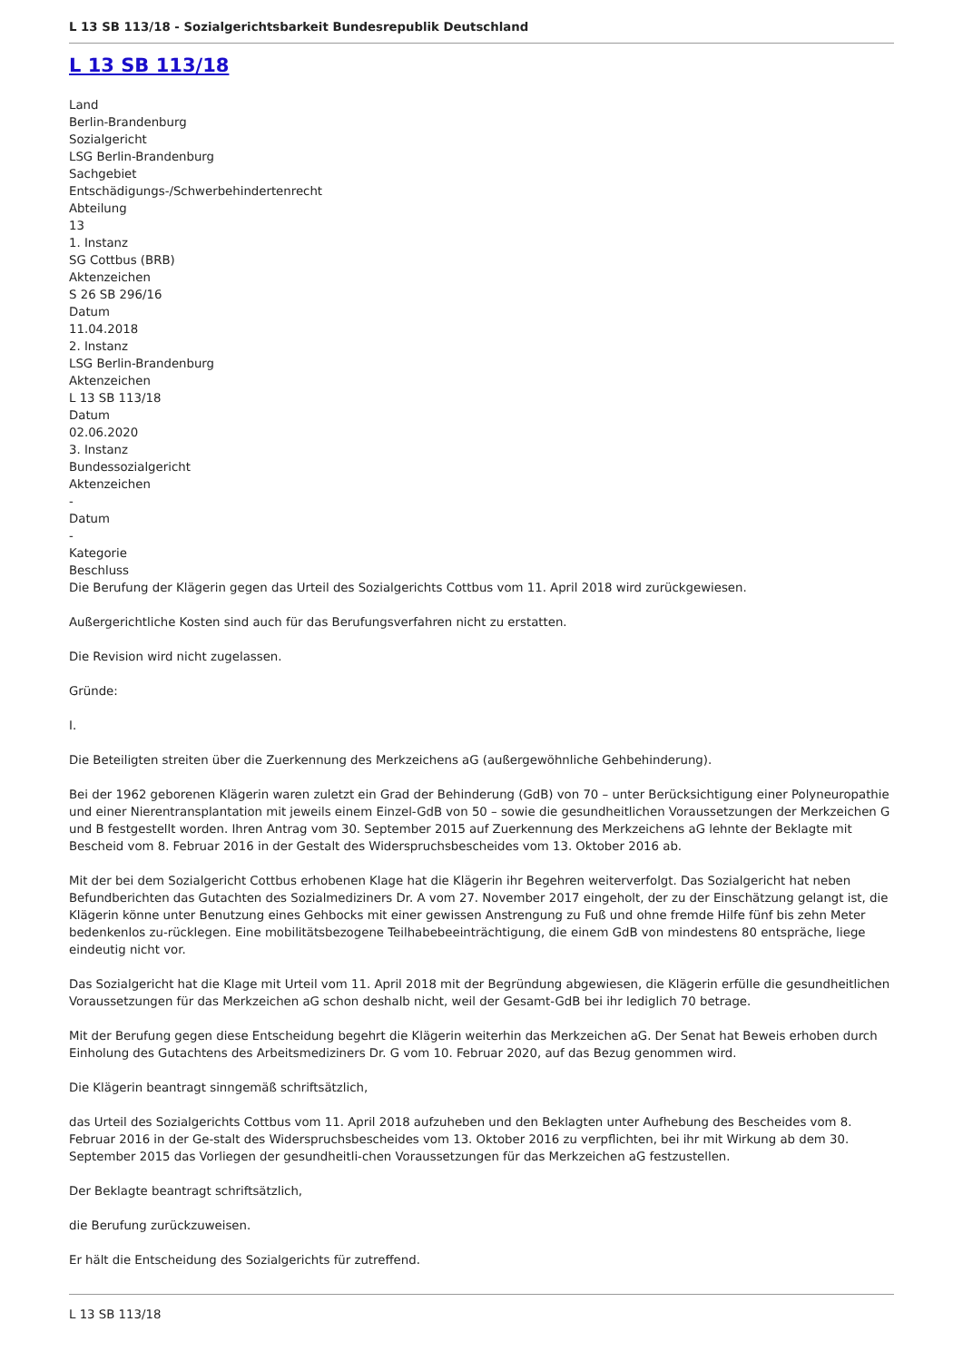L 13 SB 113/18 - Sozialgerichtsbarkeit Bundesrepublik Deutschland
L 13 SB 113/18
Land
Berlin-Brandenburg
Sozialgericht
LSG Berlin-Brandenburg
Sachgebiet
Entschädigungs-/Schwerbehindertenrecht
Abteilung
13
1. Instanz
SG Cottbus (BRB)
Aktenzeichen
S 26 SB 296/16
Datum
11.04.2018
2. Instanz
LSG Berlin-Brandenburg
Aktenzeichen
L 13 SB 113/18
Datum
02.06.2020
3. Instanz
Bundessozialgericht
Aktenzeichen
-
Datum
-
Kategorie
Beschluss
Die Berufung der Klägerin gegen das Urteil des Sozialgerichts Cottbus vom 11. April 2018 wird zurückgewiesen.
Außergerichtliche Kosten sind auch für das Berufungsverfahren nicht zu erstatten.
Die Revision wird nicht zugelassen.
Gründe:
I.
Die Beteiligten streiten über die Zuerkennung des Merkzeichens aG (außergewöhnliche Gehbehinderung).
Bei der 1962 geborenen Klägerin waren zuletzt ein Grad der Behinderung (GdB) von 70 – unter Berücksichtigung einer Polyneuropathie und einer Nierentransplantation mit jeweils einem Einzel-GdB von 50 – sowie die gesundheitlichen Voraussetzungen der Merkzeichen G und B festgestellt worden. Ihren Antrag vom 30. September 2015 auf Zuerkennung des Merkzeichens aG lehnte der Beklagte mit Bescheid vom 8. Februar 2016 in der Gestalt des Widerspruchsbescheides vom 13. Oktober 2016 ab.
Mit der bei dem Sozialgericht Cottbus erhobenen Klage hat die Klägerin ihr Begehren weiterverfolgt. Das Sozialgericht hat neben Befundberichten das Gutachten des Sozialmediziners Dr. A vom 27. November 2017 eingeholt, der zu der Einschätzung gelangt ist, die Klägerin könne unter Benutzung eines Gehbocks mit einer gewissen Anstrengung zu Fuß und ohne fremde Hilfe fünf bis zehn Meter bedenkenlos zu-rücklegen. Eine mobilitätsbezogene Teilhabebeeinträchtigung, die einem GdB von mindestens 80 entspräche, liege eindeutig nicht vor.
Das Sozialgericht hat die Klage mit Urteil vom 11. April 2018 mit der Begründung abgewiesen, die Klägerin erfülle die gesundheitlichen Voraussetzungen für das Merkzeichen aG schon deshalb nicht, weil der Gesamt-GdB bei ihr lediglich 70 betrage.
Mit der Berufung gegen diese Entscheidung begehrt die Klägerin weiterhin das Merkzeichen aG. Der Senat hat Beweis erhoben durch Einholung des Gutachtens des Arbeitsmediziners Dr. G vom 10. Februar 2020, auf das Bezug genommen wird.
Die Klägerin beantragt sinngemäß schriftsätzlich,
das Urteil des Sozialgerichts Cottbus vom 11. April 2018 aufzuheben und den Beklagten unter Aufhebung des Bescheides vom 8. Februar 2016 in der Ge-stalt des Widerspruchsbescheides vom 13. Oktober 2016 zu verpflichten, bei ihr mit Wirkung ab dem 30. September 2015 das Vorliegen der gesundheitli-chen Voraussetzungen für das Merkzeichen aG festzustellen.
Der Beklagte beantragt schriftsätzlich,
die Berufung zurückzuweisen.
Er hält die Entscheidung des Sozialgerichts für zutreffend.
L 13 SB 113/18